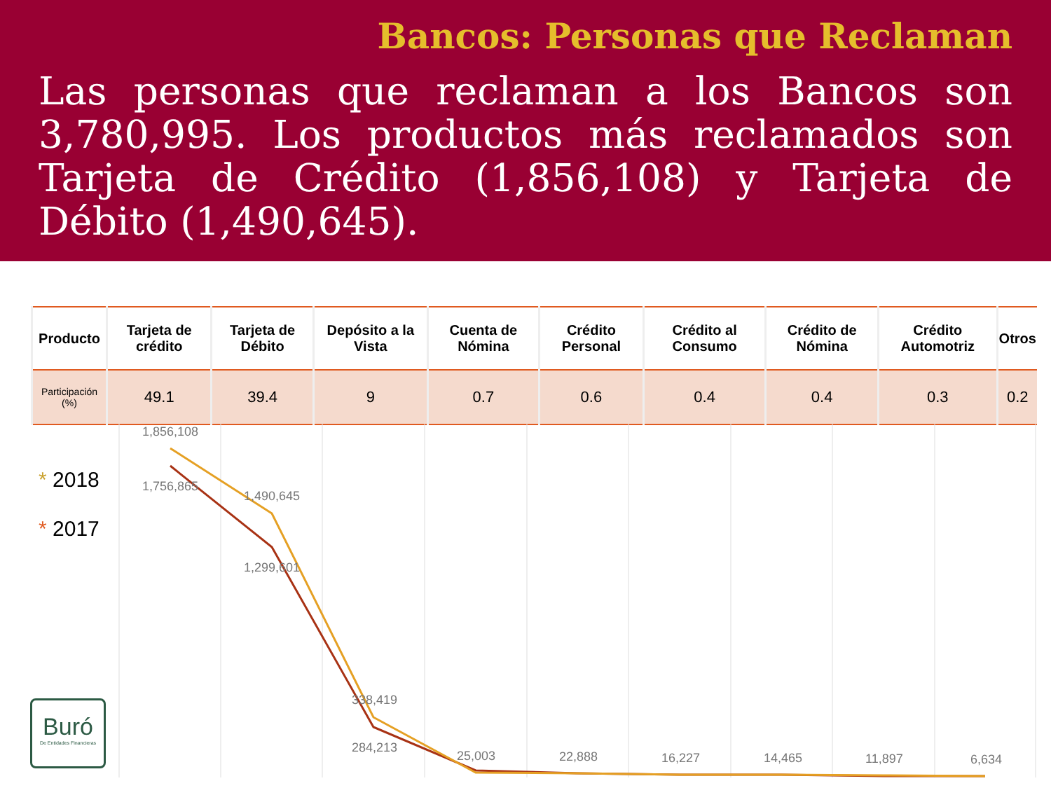Bancos: Personas que Reclaman
Las personas que reclaman a los Bancos son 3,780,995. Los productos más reclamados son Tarjeta de Crédito (1,856,108) y Tarjeta de Débito (1,490,645).
| Producto | Tarjeta de crédito | Tarjeta de Débito | Depósito a la Vista | Cuenta de Nómina | Crédito Personal | Crédito al Consumo | Crédito de Nómina | Crédito Automotriz | Otros |
| --- | --- | --- | --- | --- | --- | --- | --- | --- | --- |
| Participación (%) | 49.1 | 39.4 | 9 | 0.7 | 0.6 | 0.4 | 0.4 | 0.3 | 0.2 |
* 2018
* 2017
1,856,108
1,756,865
1,490,645
1,299,601
338,419
284,213
25,003
22,888
16,227
14,465
11,897
6,634
Buró
De Entidades Financieras